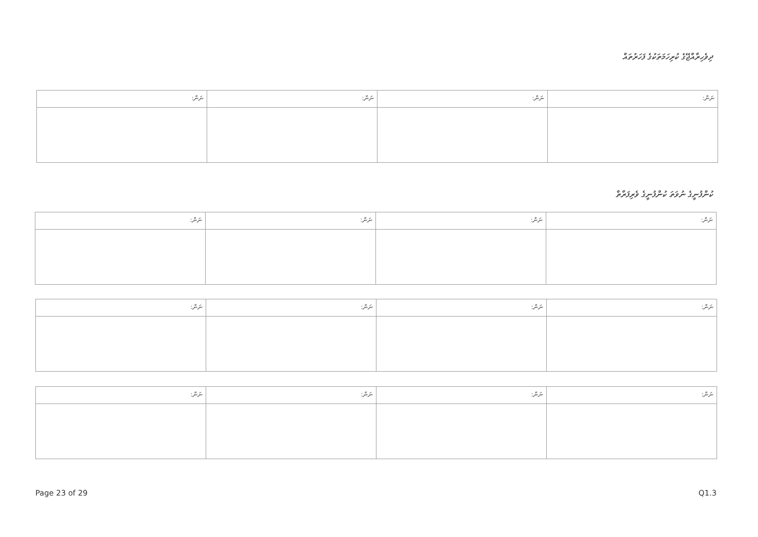ދިވެހިރާއްޖޭގެ ކުރިހަމަތަކުގެ ފަހަރުތައް
| ނަން: | ނަން: | ނަން: | ނަން: |
| --- | --- | --- | --- |
ކުންފުނީގެ ނުވަތަ ކުންފުނީގެ ވެރިފަރާތް
| ނަން: | ނަން: | ނަން: | ނަން: |
| --- | --- | --- | --- |
| ނަން: | ނަން: | ނަން: | ނަން: |
| --- | --- | --- | --- |
| ނަން: | ނަން: | ނަން: | ނަން: |
| --- | --- | --- | --- |
Page 23 of 29 Q1.3